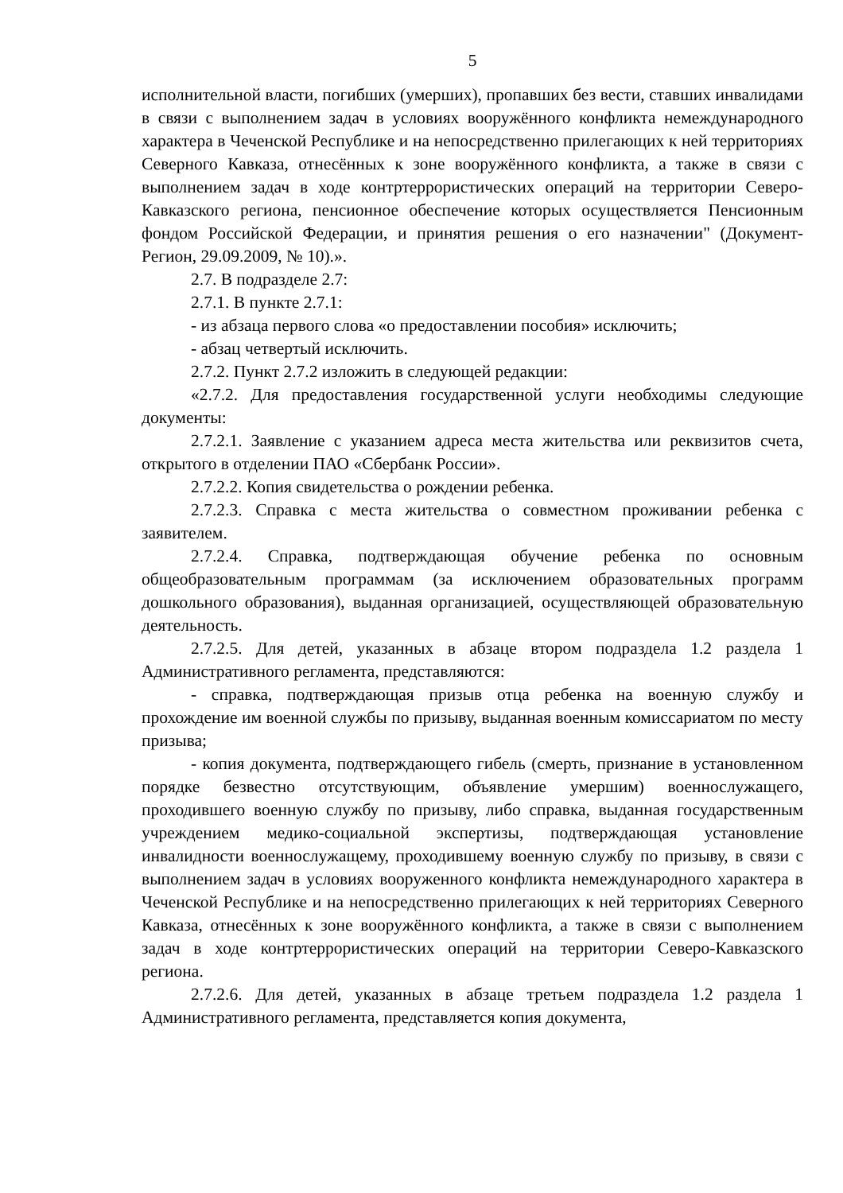5
исполнительной власти, погибших (умерших), пропавших без вести, ставших инвалидами в связи с выполнением задач в условиях вооружённого конфликта немеждународного характера в Чеченской Республике и на непосредственно прилегающих к ней территориях Северного Кавказа, отнесённых к зоне вооружённого конфликта, а также в связи с выполнением задач в ходе контртеррористических операций на территории Северо-Кавказского региона, пенсионное обеспечение которых осуществляется Пенсионным фондом Российской Федерации, и принятия решения о его назначении" (Документ-Регион, 29.09.2009, № 10).».
2.7. В подразделе 2.7:
2.7.1. В пункте 2.7.1:
- из абзаца первого слова «о предоставлении пособия» исключить;
- абзац четвертый исключить.
2.7.2. Пункт 2.7.2 изложить в следующей редакции:
«2.7.2. Для предоставления государственной услуги необходимы следующие документы:
2.7.2.1. Заявление с указанием адреса места жительства или реквизитов счета, открытого в отделении ПАО «Сбербанк России».
2.7.2.2. Копия свидетельства о рождении ребенка.
2.7.2.3. Справка с места жительства о совместном проживании ребенка с заявителем.
2.7.2.4. Справка, подтверждающая обучение ребенка по основным общеобразовательным программам (за исключением образовательных программ дошкольного образования), выданная организацией, осуществляющей образовательную деятельность.
2.7.2.5. Для детей, указанных в абзаце втором подраздела 1.2 раздела 1 Административного регламента, представляются:
- справка, подтверждающая призыв отца ребенка на военную службу и прохождение им военной службы по призыву, выданная военным комиссариатом по месту призыва;
- копия документа, подтверждающего гибель (смерть, признание в установленном порядке безвестно отсутствующим, объявление умершим) военнослужащего, проходившего военную службу по призыву, либо справка, выданная государственным учреждением медико-социальной экспертизы, подтверждающая установление инвалидности военнослужащему, проходившему военную службу по призыву, в связи с выполнением задач в условиях вооруженного конфликта немеждународного характера в Чеченской Республике и на непосредственно прилегающих к ней территориях Северного Кавказа, отнесённых к зоне вооружённого конфликта, а также в связи с выполнением задач в ходе контртеррористических операций на территории Северо-Кавказского региона.
2.7.2.6. Для детей, указанных в абзаце третьем подраздела 1.2 раздела 1 Административного регламента, представляется копия документа,